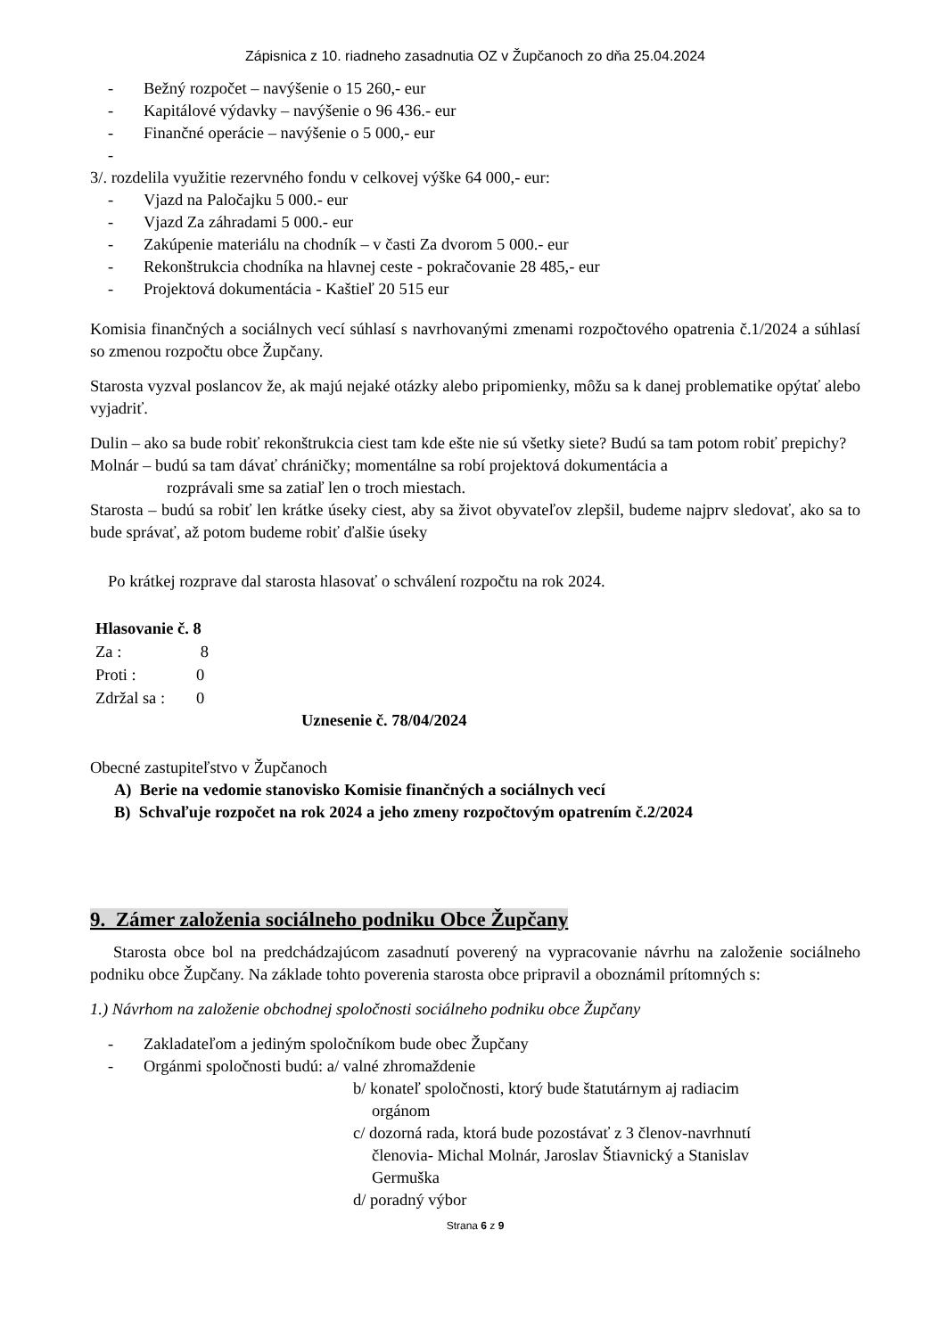Zápisnica z 10. riadneho zasadnutia OZ v Župčanoch zo dňa 25.04.2024
- Bežný rozpočet – navýšenie o 15 260,- eur
- Kapitálové výdavky – navýšenie o 96 436.- eur
- Finančné operácie – navýšenie o 5 000,- eur
-
3/. rozdelila využitie rezervného fondu v celkovej výške 64 000,- eur:
- Vjazd na Paločajku 5 000.- eur
- Vjazd Za záhradami 5 000.- eur
- Zakúpenie materiálu na chodník – v časti Za dvorom 5 000.- eur
- Rekonštrukcia chodníka na hlavnej ceste - pokračovanie 28 485,- eur
- Projektová dokumentácia - Kaštieľ 20 515 eur
Komisia finančných a sociálnych vecí súhlasí s navrhovanými zmenami rozpočtového opatrenia č.1/2024 a súhlasí so zmenou rozpočtu obce Župčany.
Starosta vyzval poslancov že, ak majú nejaké otázky alebo pripomienky, môžu sa k danej problematike opýtať alebo vyjadriť.
Dulin – ako sa bude robiť rekonštrukcia ciest tam kde ešte nie sú všetky siete? Budú sa tam potom robiť prepichy?
Molnár – budú sa tam dávať chráničky; momentálne sa robí projektová dokumentácia a
rozprávali sme sa zatiaľ len o troch miestach.
Starosta – budú sa robiť len krátke úseky ciest, aby sa život obyvateľov zlepšil, budeme najprv sledovať, ako sa to bude správať, až potom budeme robiť ďalšie úseky
Po krátkej rozprave dal starosta hlasovať o schválení rozpočtu na rok 2024.
Hlasovanie č. 8
| Za : | 8 |
| Proti : | 0 |
| Zdržal sa : | 0 |
Uznesenie č. 78/04/2024
Obecné zastupiteľstvo v Župčanoch
A) Berie na vedomie stanovisko Komisie finančných a sociálnych vecí
B) Schvaľuje rozpočet na rok 2024 a jeho zmeny rozpočtovým opatrením č.2/2024
9. Zámer založenia sociálneho podniku Obce Župčany
Starosta obce bol na predchádzajúcom zasadnutí poverený na vypracovanie návrhu na založenie sociálneho podniku obce Župčany. Na základe tohto poverenia starosta obce pripravil a oboznámil prítomných s:
1.) Návrhom na založenie obchodnej spoločnosti sociálneho podniku obce Župčany
- Zakladateľom a jediným spoločníkom bude obec Župčany
- Orgánmi spoločnosti budú: a/ valné zhromaždenie
b/ konateľ spoločnosti, ktorý bude štatutárnym aj radiacim
orgánom
c/ dozorná rada, ktorá bude pozostávať z 3 členov-navrhnutí
členovia- Michal Molnár, Jaroslav Štiavnický a Stanislav
Germuška
d/ poradný výbor
Strana 6 z 9